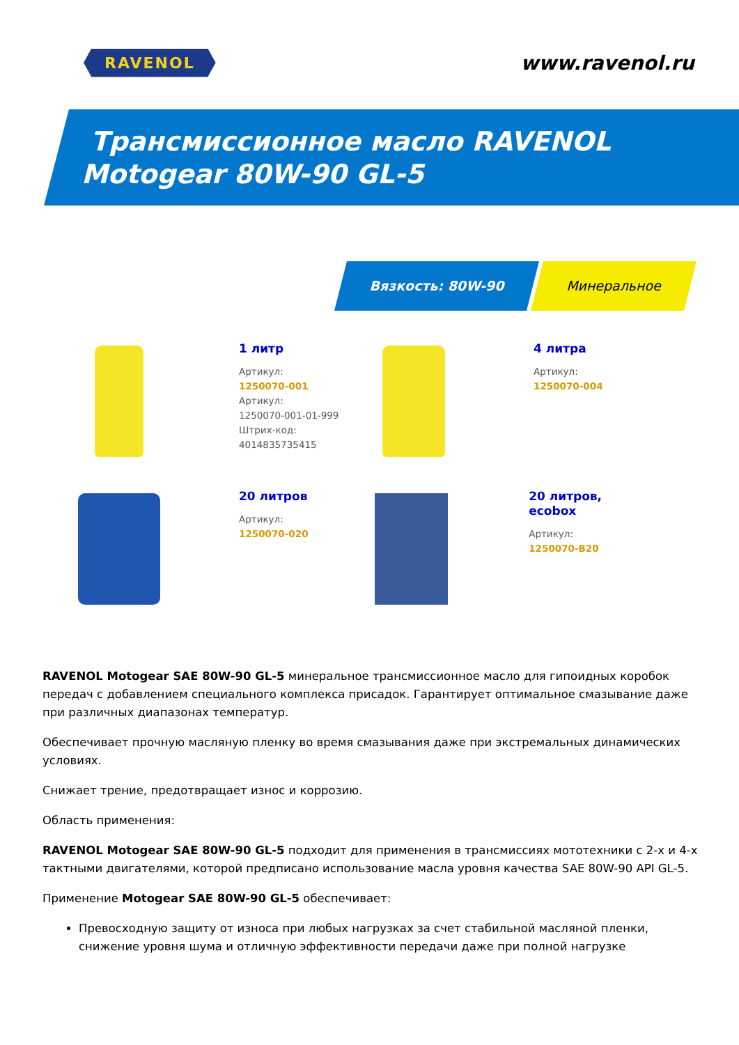RAVENOL
www.ravenol.ru
Трансмиссионное масло RAVENOL
Motogear 80W-90 GL-5
Вязкость: 80W-90 Минеральное
1 литр
Артикул:
1250070-001
Артикул:
1250070-001-01-999
Штрих-код:
4014835735415
4 литра
Артикул:
1250070-004
20 литров
Артикул:
1250070-020
20 литров, ecobox
Артикул:
1250070-B20
RAVENOL Motogear SAE 80W-90 GL-5 минеральное трансмиссионное масло для гипоидных коробок передач с добавлением специального комплекса присадок. Гарантирует оптимальное смазывание даже при различных диапазонах температур.
Обеспечивает прочную масляную пленку во время смазывания даже при экстремальных динамических условиях.
Снижает трение, предотвращает износ и коррозию.
Область применения:
RAVENOL Motogear SAE 80W-90 GL-5 подходит для применения в трансмиссиях мототехники с 2-х и 4-х тактными двигателями, которой предписано использование масла уровня качества SAE 80W-90 API GL-5.
Применение Motogear SAE 80W-90 GL-5 обеспечивает:
Превосходную защиту от износа при любых нагрузках за счет стабильной масляной пленки, снижение уровня шума и отличную эффективности передачи даже при полной нагрузке